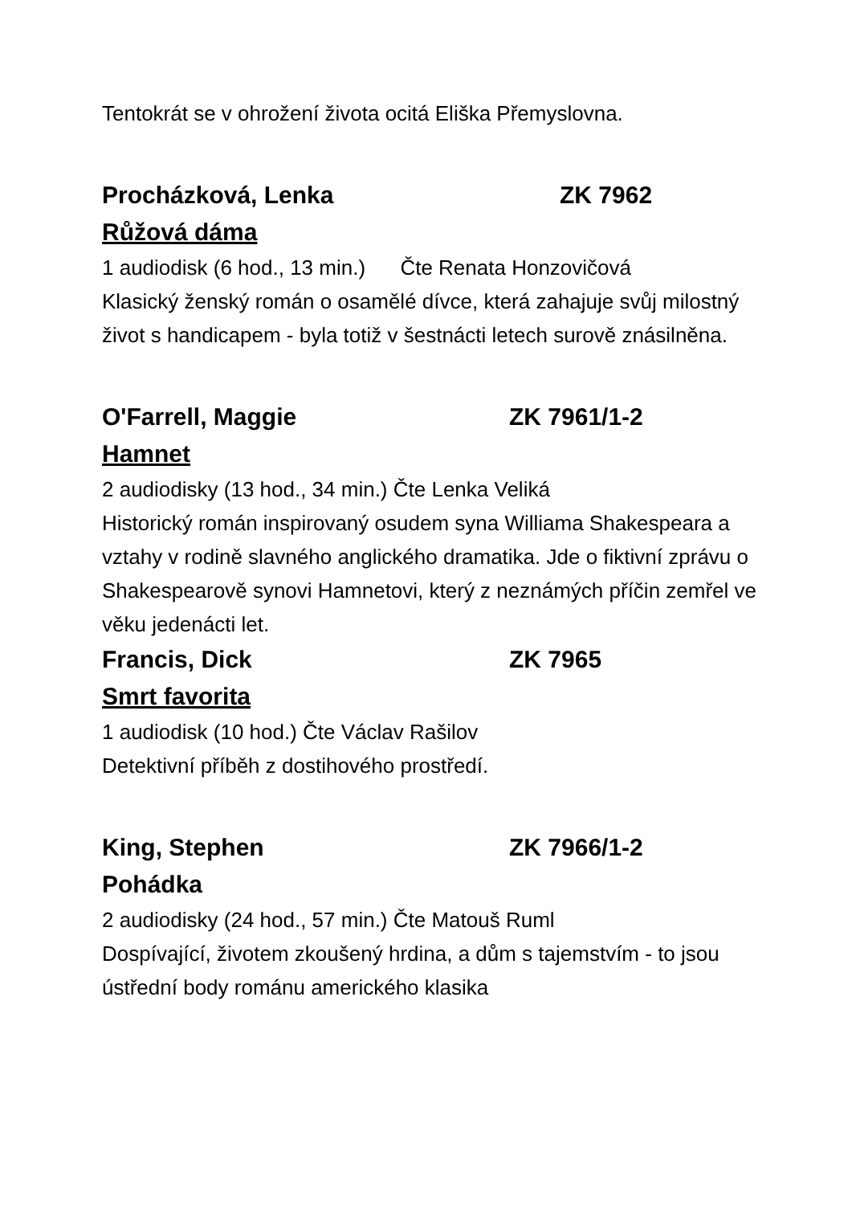Tentokrát se v ohrožení života ocitá Eliška Přemyslovna.
Procházková, Lenka ZK 7962
Růžová dáma
1 audiodisk (6 hod., 13 min.) Čte Renata Honzovičová
Klasický ženský román o osamělé dívce, která zahajuje svůj milostný život s handicapem - byla totiž v šestnácti letech surově znásilněna.
O'Farrell, Maggie ZK 7961/1-2
Hamnet
2 audiodisky (13 hod., 34 min.) Čte Lenka Veliká
Historický román inspirovaný osudem syna Williama Shakespeara a vztahy v rodině slavného anglického dramatika. Jde o fiktivní zprávu o Shakespearově synovi Hamnetovi, který z neznámých příčin zemřel ve věku jedenácti let.
Francis, Dick ZK 7965
Smrt favorita
1 audiodisk (10 hod.) Čte Václav Rašilov
Detektivní příběh z dostihového prostředí.
King, Stephen ZK 7966/1-2
Pohádka
2 audiodisky (24 hod., 57 min.) Čte Matouš Ruml
Dospívající, životem zkoušený hrdina, a dům s tajemstvím - to jsou ústřední body románu amerického klasika